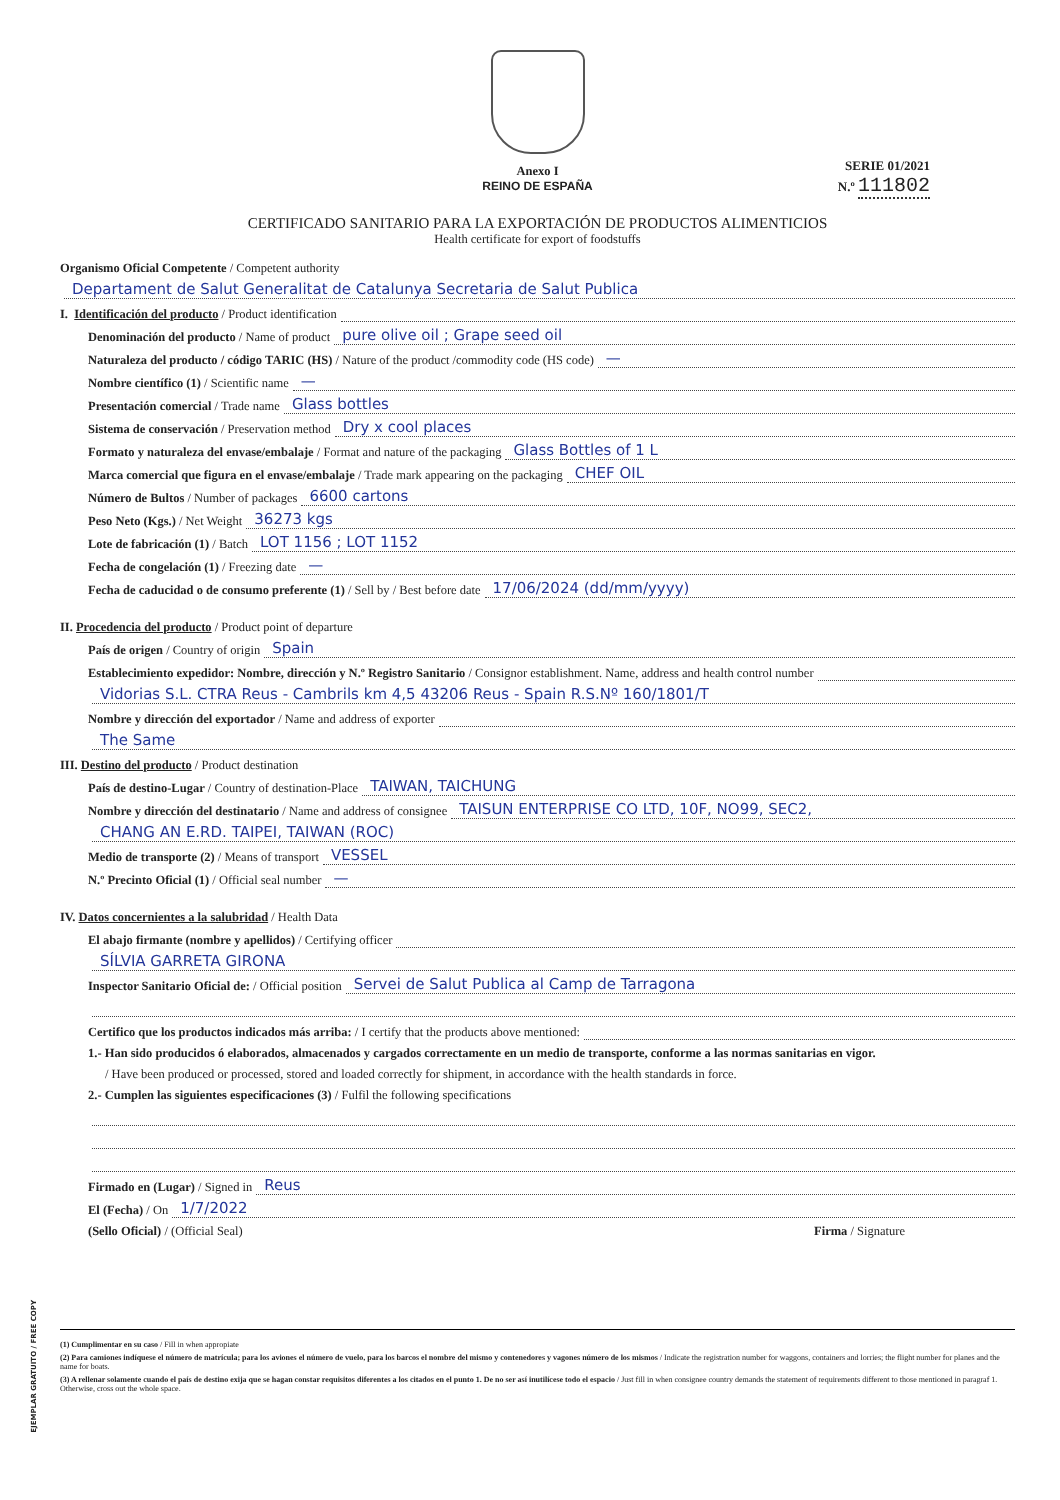Anexo I
REINO DE ESPAÑA
SERIE 01/2021
N.º 111802
CERTIFICADO SANITARIO PARA LA EXPORTACIÓN DE PRODUCTOS ALIMENTICIOS
Health certificate for export of foodstuffs
Organismo Oficial Competente / Competent authority
Departament de Salut Generalitat de Catalunya Secretaria de Salut Publica
I. Identificación del producto / Product identification
Denominación del producto / Name of product pure olive oil ; Grape seed oil
Naturaleza del producto / código TARIC (HS) / Nature of the product /commodity code (HS code) —
Nombre científico (1) / Scientific name —
Presentación comercial / Trade name Glass bottles
Sistema de conservación / Preservation method Dry x cool places
Formato y naturaleza del envase/embalaje / Format and nature of the packaging Glass Bottles of 1 L
Marca comercial que figura en el envase/embalaje / Trade mark appearing on the packaging CHEF OIL
Número de Bultos / Number of packages 6600 cartons
Peso Neto (Kgs.) / Net Weight 36273 kgs
Lote de fabricación (1) / Batch LOT 1156 ; LOT 1152
Fecha de congelación (1) / Freezing date —
Fecha de caducidad o de consumo preferente (1) / Sell by / Best before date 17/06/2024 (dd/mm/yyyy)
II. Procedencia del producto / Product point of departure
País de origen / Country of origin Spain
Establecimiento expedidor: Nombre, dirección y N.º Registro Sanitario / Consignor establishment. Name, address and health control number
Vidorias S.L. CTRA Reus - Cambrils km 4,5 43206 Reus - Spain R.S.Nº 160/1801/T
Nombre y dirección del exportador / Name and address of exporter
The Same
III. Destino del producto / Product destination
País de destino-Lugar / Country of destination-Place TAIWAN, TAICHUNG
Nombre y dirección del destinatario / Name and address of consignee TAISUN ENTERPRISE CO LTD, 10F, NO99, SEC2,
CHANG AN E.RD. TAIPEI, TAIWAN (ROC)
Medio de transporte (2) / Means of transport VESSEL
N.º Precinto Oficial (1) / Official seal number —
IV. Datos concernientes a la salubridad / Health Data
El abajo firmante (nombre y apellidos) / Certifying officer
SÍLVIA GARRETA GIRONA
Inspector Sanitario Oficial de: / Official position Servei de Salut Publica al Camp de Tarragona
Certifico que los productos indicados más arriba: / I certify that the products above mentioned:
1.- Han sido producidos ó elaborados, almacenados y cargados correctamente en un medio de transporte, conforme a las normas sanitarias en vigor.
/ Have been produced or processed, stored and loaded correctly for shipment, in accordance with the health standards in force.
2.- Cumplen las siguientes especificaciones (3) / Fulfil the following specifications
Firmado en (Lugar) / Signed in Reus
El (Fecha) / On 1/7/2022
(Sello Oficial) / (Official Seal) Firma / Signature
(1) Cumplimentar en su caso / Fill in when appropiate
(2) Para camiones indíquese el número de matrícula; para los aviones el número de vuelo, para los barcos el nombre del mismo y contenedores y vagones número de los mismos / Indicate the registration number for waggons, containers and lorries; the flight number for planes and the name for boats.
(3) A rellenar solamente cuando el país de destino exija que se hagan constar requisitos diferentes a los citados en el punto 1. De no ser así inutilícese todo el espacio / Just fill in when consignee country demands the statement of requirements different to those mentioned in paragraf 1. Otherwise, cross out the whole space.
EJEMPLAR GRATUITO / FREE COPY